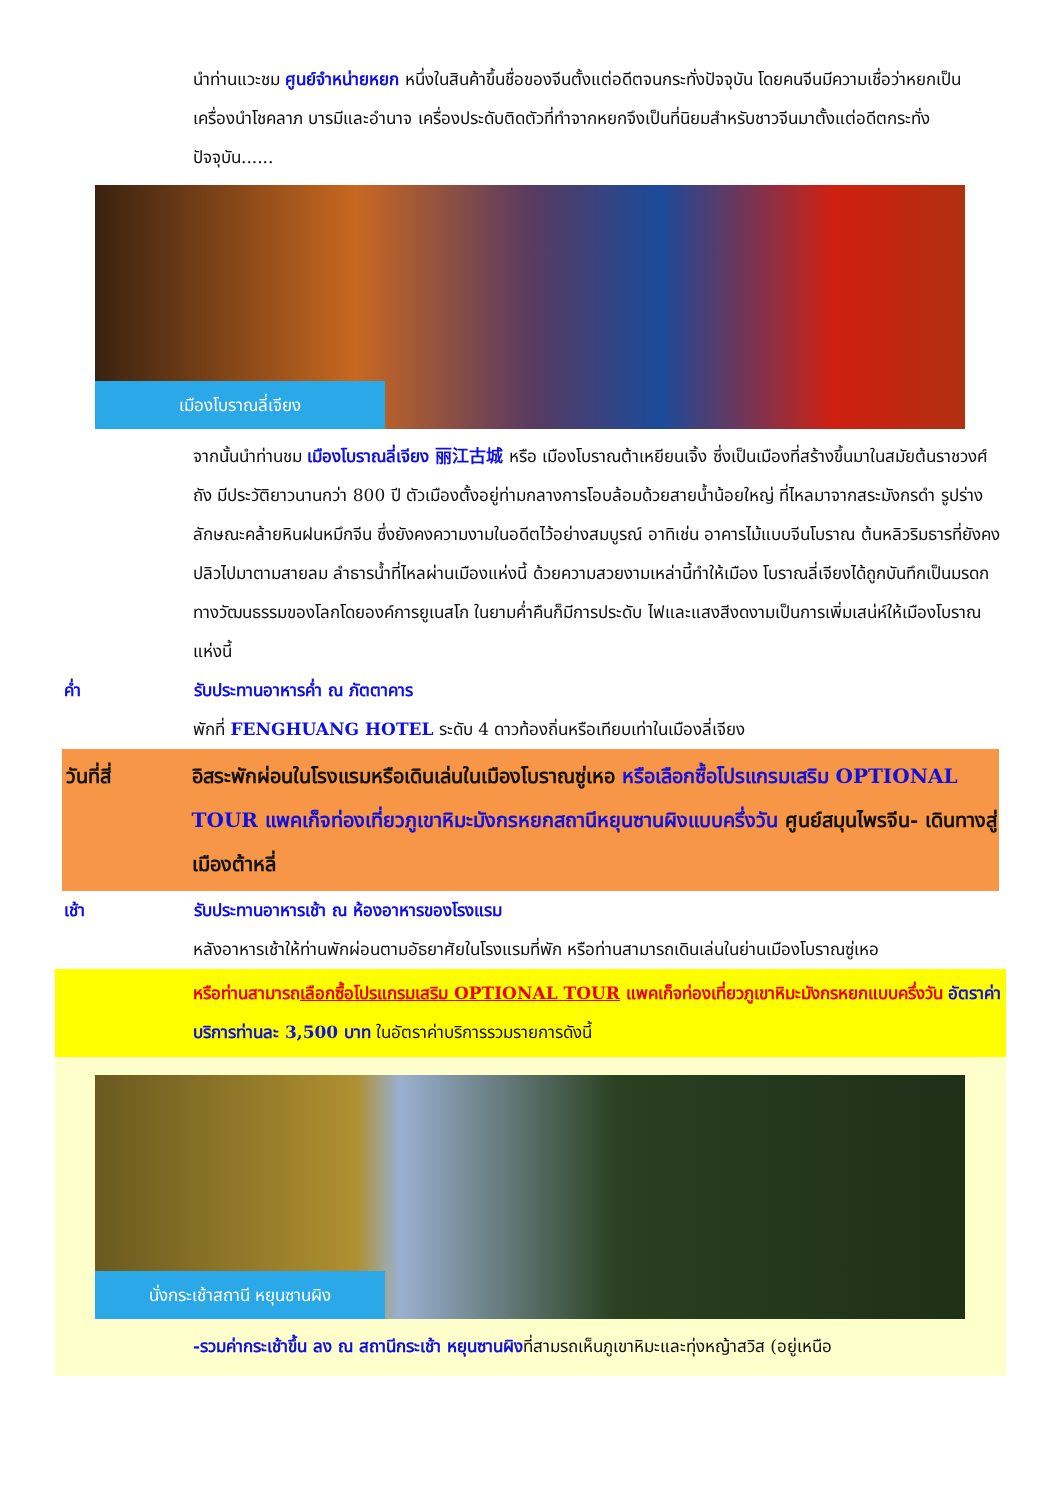นำท่านแวะชม ศูนย์จำหน่ายหยก หนึ่งในสินค้าขึ้นชื่อของจีนตั้งแต่อดีตจนกระทั่งปัจจุบัน โดยคนจีนมีความเชื่อว่าหยกเป็นเครื่องนำโชคลาภ บารมีและอำนาจ เครื่องประดับติดตัวที่ทำจากหยกจึงเป็นที่นิยมสำหรับชาวจีนมาตั้งแต่อดีตกระทั่งปัจจุบัน......
เมืองโบราณลี่เจียง
จากนั้นนำท่านชม เมืองโบราณลี่เจียง 丽江古城 หรือ เมืองโบราณต้าเหยียนเจิ้ง ซึ่งเป็นเมืองที่สร้างขึ้นมาในสมัยต้นราชวงศ์ถัง มีประวัติยาวนานกว่า 800 ปี ตัวเมืองตั้งอยู่ท่ามกลางการโอบล้อมด้วยสายน้ำน้อยใหญ่ ที่ไหลมาจากสระมังกรดำ รูปร่างลักษณะคล้ายหินฝนหมึกจีน ซึ่งยังคงความงามในอดีตไว้อย่างสมบูรณ์ อาทิเช่น อาคารไม้แบบจีนโบราณ ต้นหลิวริมธารที่ยังคงปลิวไปมาตามสายลม ลำธารน้ำที่ไหลผ่านเมืองแห่งนี้ ด้วยความสวยงามเหล่านี้ทำให้เมือง โบราณลี่เจียงได้ถูกบันทึกเป็นมรดกทางวัฒนธรรมของโลกโดยองค์การยูเนสโก ในยามค่ำคืนก็มีการประดับ ไฟและแสงสีงดงามเป็นการเพิ่มเสน่ห์ให้เมืองโบราณแห่งนี้
ค่ำ รับประทานอาหารค่ำ ณ ภัตตาคาร
พักที่ FENGHUANG HOTEL ระดับ 4 ดาวท้องถิ่นหรือเทียบเท่าในเมืองลี่เจียง
วันที่สี่ อิสระพักผ่อนในโรงแรมหรือเดินเล่นในเมืองโบราณซู่เหอ หรือเลือกซื้อโปรแกรมเสริม OPTIONAL TOUR แพคเก็จท่องเที่ยวภูเขาหิมะมังกรหยกสถานีหยุนซานผิงแบบครึ่งวัน ศูนย์สมุนไพรจีน- เดินทางสู่เมืองต้าหลี่
เช้า รับประทานอาหารเช้า ณ ห้องอาหารของโรงแรม
หลังอาหารเช้าให้ท่านพักผ่อนตามอัธยาศัยในโรงแรมที่พัก หรือท่านสามารถเดินเล่นในย่านเมืองโบราณซู่เหอ
หรือท่านสามารถเลือกซื้อโปรแกรมเสริม OPTIONAL TOUR แพคเก็จท่องเที่ยวภูเขาหิมะมังกรหยกแบบครึ่งวัน อัตราค่าบริการท่านละ 3,500 บาท ในอัตราค่าบริการรวมรายการดังนี้
นั่งกระเช้าสถานี หยุนซานผิง
-รวมค่ากระเช้าขึ้น ลง ณ สถานีกระเช้า หยุนซานผิงที่สามรถเห็นภูเขาหิมะและทุ่งหญ้าสวิส (อยู่เหนือ